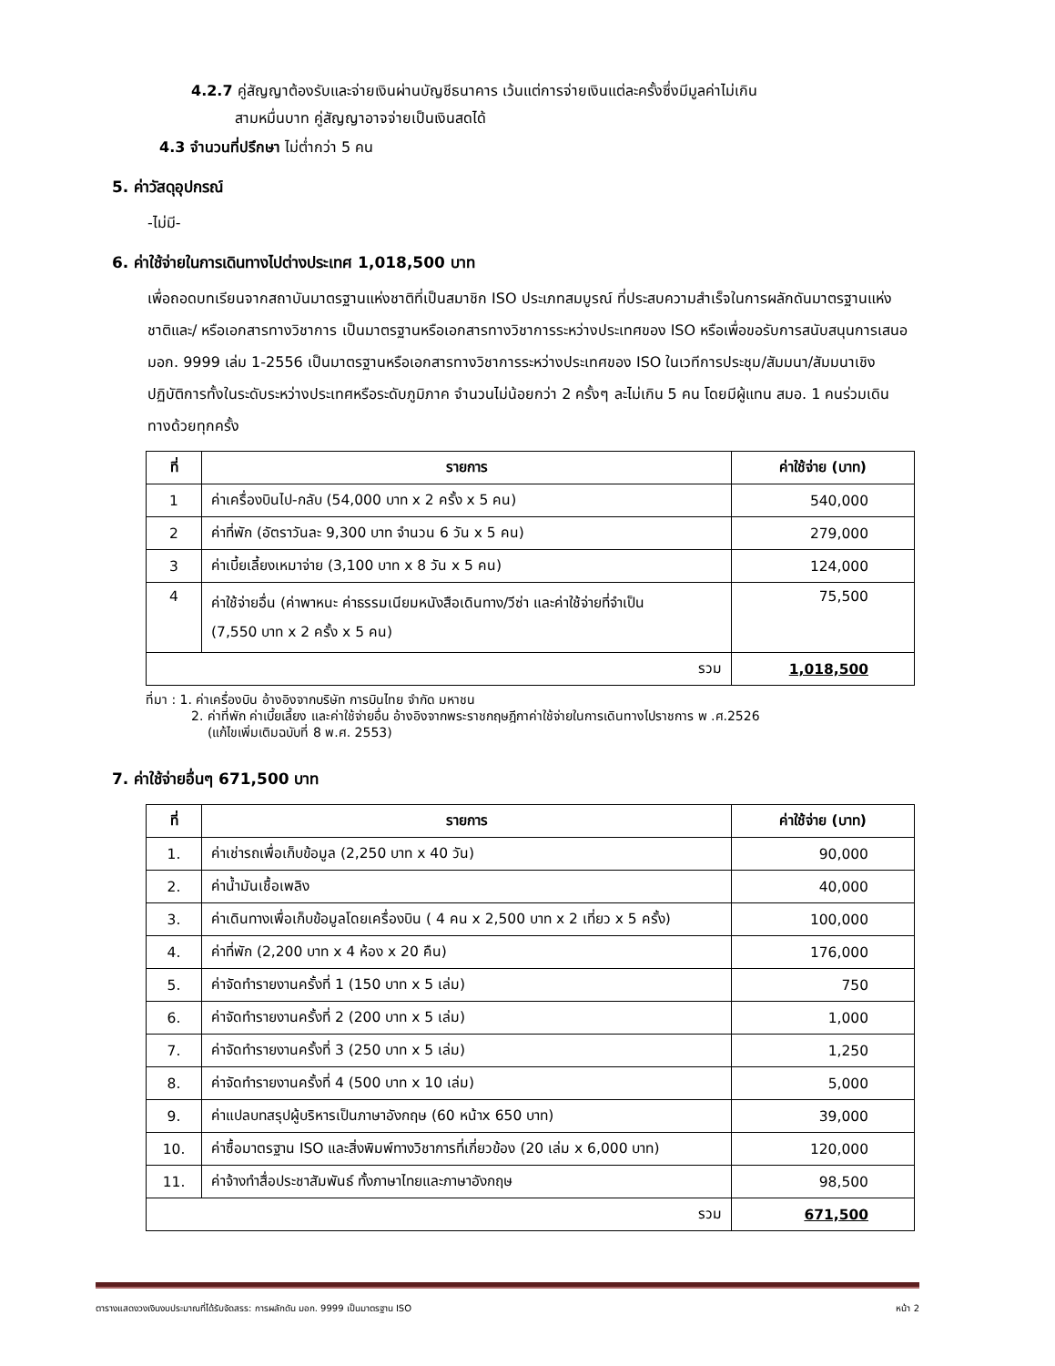4.2.7 คู่สัญญาต้องรับและจ่ายเงินผ่านบัญชีธนาคาร เว้นแต่การจ่ายเงินแต่ละครั้งซึ่งมีมูลค่าไม่เกิน
สามหมื่นบาท คู่สัญญาอาจจ่ายเป็นเงินสดได้
4.3 จำนวนที่ปรึกษา ไม่ต่ำกว่า 5 คน
5. ค่าวัสดุอุปกรณ์
-ไม่มี-
6. ค่าใช้จ่ายในการเดินทางไปต่างประเทศ 1,018,500 บาท
เพื่อถอดบทเรียนจากสถาบันมาตรฐานแห่งชาติที่เป็นสมาชิก ISO ประเภทสมบูรณ์ ที่ประสบความสำเร็จในการผลักดันมาตรฐานแห่งชาติและ/ หรือเอกสารทางวิชาการ เป็นมาตรฐานหรือเอกสารทางวิชาการระหว่างประเทศของ ISO หรือเพื่อขอรับการสนับสนุนการเสนอ มอก. 9999 เล่ม 1-2556 เป็นมาตรฐานหรือเอกสารทางวิชาการระหว่างประเทศของ ISO ในเวทีการประชุม/สัมมนา/สัมมนาเชิงปฏิบัติการทั้งในระดับระหว่างประเทศหรือระดับภูมิภาค จำนวนไม่น้อยกว่า 2 ครั้งๆ ละไม่เกิน 5 คน โดยมีผู้แทน สมอ. 1 คนร่วมเดินทางด้วยทุกครั้ง
| ที่ | รายการ | ค่าใช้จ่าย (บาท) |
| --- | --- | --- |
| 1 | ค่าเครื่องบินไป-กลับ (54,000 บาท x 2 ครั้ง x 5 คน) | 540,000 |
| 2 | ค่าที่พัก (อัตราวันละ 9,300 บาท จำนวน 6 วัน x 5 คน) | 279,000 |
| 3 | ค่าเบี้ยเลี้ยงเหมาจ่าย (3,100 บาท x 8 วัน x 5 คน) | 124,000 |
| 4 | ค่าใช้จ่ายอื่น (ค่าพาหนะ ค่าธรรมเนียมหนังสือเดินทาง/วีซ่า และค่าใช้จ่ายที่จำเป็น (7,550 บาท x 2 ครั้ง x 5 คน) | 75,500 |
| รวม | | 1,018,500 |
ที่มา : 1. ค่าเครื่องบิน อ้างอิงจากบริษัท การบินไทย จำกัด มหาชน
2. ค่าที่พัก ค่าเบี้ยเลี้ยง และค่าใช้จ่ายอื่น อ้างอิงจากพระราชกฤษฎีกาค่าใช้จ่ายในการเดินทางไปราชการ พ .ศ.2526
(แก้ไขเพิ่มเติมฉบับที่ 8 พ.ศ. 2553)
7. ค่าใช้จ่ายอื่นๆ 671,500 บาท
| ที่ | รายการ | ค่าใช้จ่าย (บาท) |
| --- | --- | --- |
| 1. | ค่าเช่ารถเพื่อเก็บข้อมูล (2,250 บาท x 40 วัน) | 90,000 |
| 2. | ค่าน้ำมันเชื้อเพลิง | 40,000 |
| 3. | ค่าเดินทางเพื่อเก็บข้อมูลโดยเครื่องบิน ( 4 คน x 2,500 บาท x 2 เที่ยว x 5 ครั้ง) | 100,000 |
| 4. | ค่าที่พัก (2,200 บาท x 4 ห้อง x 20 คืน) | 176,000 |
| 5. | ค่าจัดทำรายงานครั้งที่ 1 (150 บาท x 5 เล่ม) | 750 |
| 6. | ค่าจัดทำรายงานครั้งที่ 2 (200 บาท x 5 เล่ม) | 1,000 |
| 7. | ค่าจัดทำรายงานครั้งที่ 3 (250 บาท x 5 เล่ม) | 1,250 |
| 8. | ค่าจัดทำรายงานครั้งที่ 4 (500 บาท x 10 เล่ม) | 5,000 |
| 9. | ค่าแปลบทสรุปผู้บริหารเป็นภาษาอังกฤษ (60 หน้าx 650 บาท) | 39,000 |
| 10. | ค่าซื้อมาตรฐาน ISO และสิ่งพิมพ์ทางวิชาการที่เกี่ยวข้อง (20 เล่ม x 6,000 บาท) | 120,000 |
| 11. | ค่าจ้างทำสื่อประชาสัมพันธ์ ทั้งภาษาไทยและภาษาอังกฤษ | 98,500 |
| รวม | | 671,500 |
ตารางแสดงวงเงินงบประมาณที่ได้รับจัดสรร: การผลักดัน มอก. 9999 เป็นมาตรฐาน ISO หน้า 2